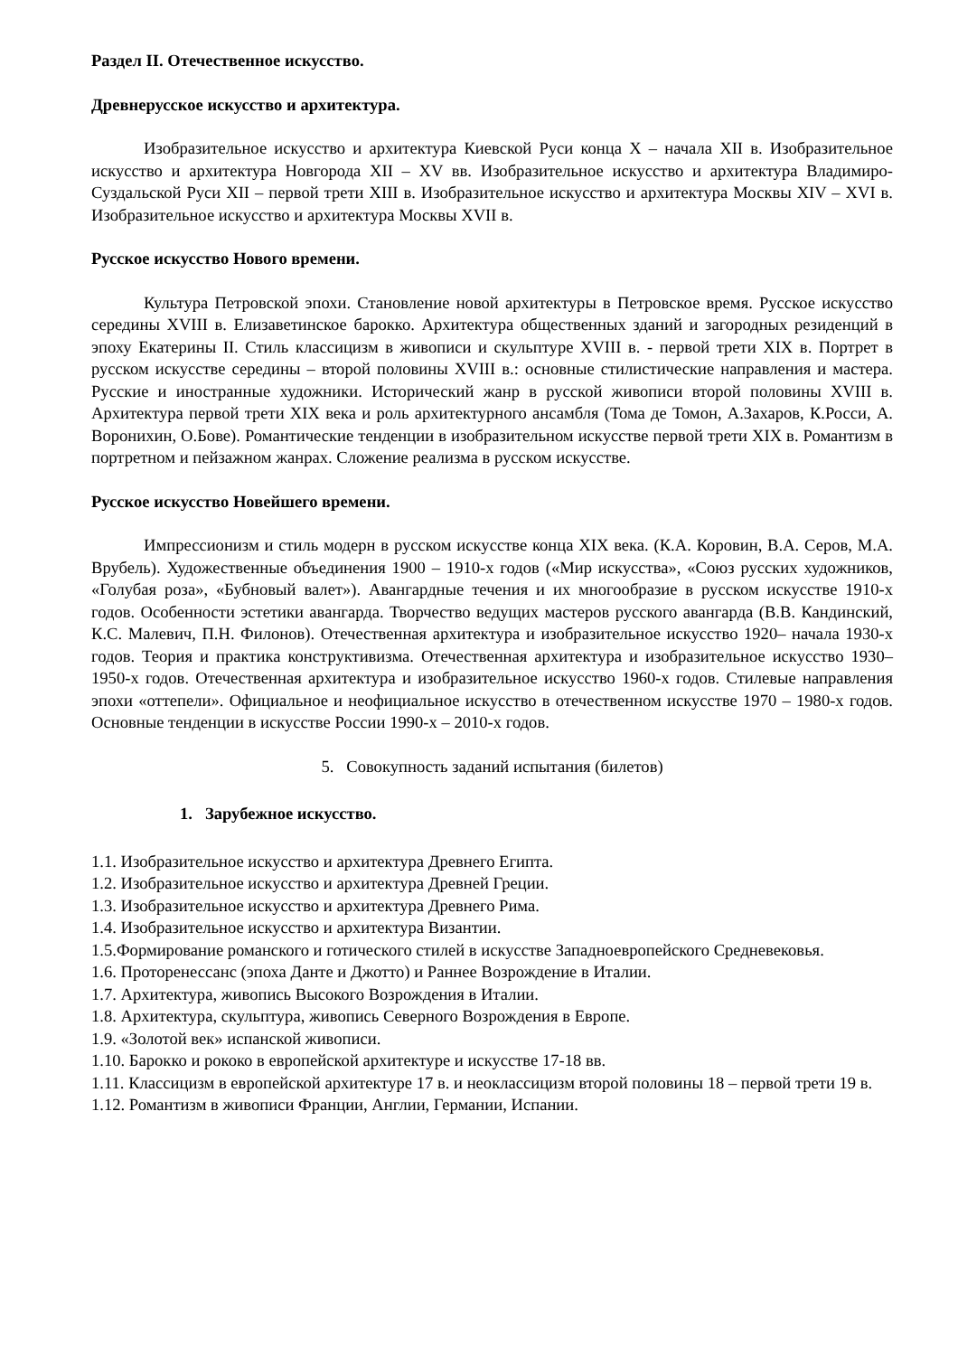Раздел II. Отечественное искусство.
Древнерусское искусство и архитектура.
Изобразительное искусство и архитектура Киевской Руси конца X – начала XII в. Изобразительное искусство и архитектура Новгорода XII – XV вв. Изобразительное искусство и архитектура Владимиро-Суздальской Руси XII – первой трети XIII в. Изобразительное искусство и архитектура Москвы XIV – XVI в. Изобразительное искусство и архитектура Москвы XVII в.
Русское искусство Нового времени.
Культура Петровской эпохи. Становление новой архитектуры в Петровское время. Русское искусство середины XVIII в. Елизаветинское барокко. Архитектура общественных зданий и загородных резиденций в эпоху Екатерины II. Стиль классицизм в живописи и скульптуре XVIII в. - первой трети XIX в. Портрет в русском искусстве середины – второй половины XVIII в.: основные стилистические направления и мастера. Русские и иностранные художники. Исторический жанр в русской живописи второй половины XVIII в. Архитектура первой трети XIX века и роль архитектурного ансамбля (Тома де Томон, А.Захаров, К.Росси, А. Воронихин, О.Бове). Романтические тенденции в изобразительном искусстве первой трети XIX в. Романтизм в портретном и пейзажном жанрах. Сложение реализма в русском искусстве.
Русское искусство Новейшего времени.
Импрессионизм и стиль модерн в русском искусстве конца XIX века. (К.А. Коровин, В.А. Серов, М.А. Врубель). Художественные объединения 1900 – 1910-х годов («Мир искусства», «Союз русских художников, «Голубая роза», «Бубновый валет»). Авангардные течения и их многообразие в русском искусстве 1910-х годов. Особенности эстетики авангарда. Творчество ведущих мастеров русского авангарда (В.В. Кандинский, К.С. Малевич, П.Н. Филонов). Отечественная архитектура и изобразительное искусство 1920– начала 1930-х годов. Теория и практика конструктивизма. Отечественная архитектура и изобразительное искусство 1930–1950-х годов. Отечественная архитектура и изобразительное искусство 1960-х годов. Стилевые направления эпохи «оттепели». Официальное и неофициальное искусство в отечественном искусстве 1970 – 1980-х годов. Основные тенденции в искусстве России 1990-х – 2010-х годов.
5. Совокупность заданий испытания (билетов)
1. Зарубежное искусство.
1.1. Изобразительное искусство и архитектура Древнего Египта.
1.2. Изобразительное искусство и архитектура Древней Греции.
1.3. Изобразительное искусство и архитектура Древнего Рима.
1.4. Изобразительное искусство и архитектура Византии.
1.5.Формирование романского и готического стилей в искусстве Западноевропейского Средневековья.
1.6. Проторенессанс (эпоха Данте и Джотто) и Раннее Возрождение в Италии.
1.7. Архитектура, живопись Высокого Возрождения в Италии.
1.8. Архитектура, скульптура, живопись Северного Возрождения в Европе.
1.9. «Золотой век» испанской живописи.
1.10. Барокко и рококо в европейской архитектуре и искусстве 17-18 вв.
1.11. Классицизм в европейской архитектуре 17 в. и неоклассицизм второй половины 18 – первой трети 19 в.
1.12. Романтизм в живописи Франции, Англии, Германии, Испании.